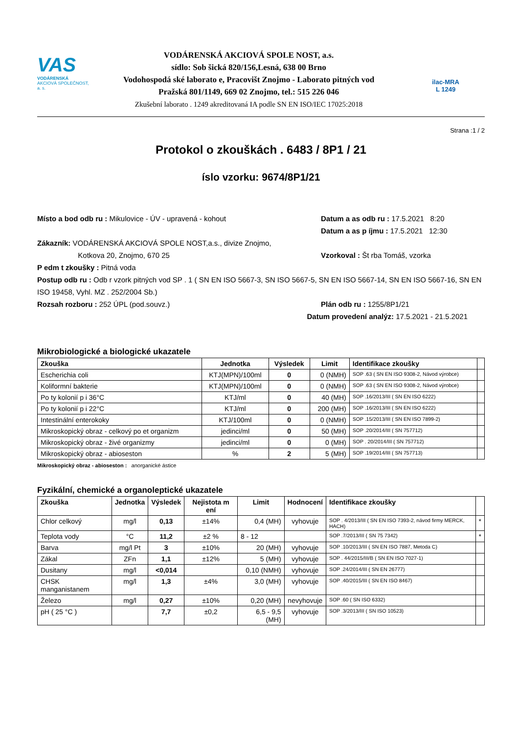VAS
VODÁRENSKÁ
AKCIOVÁ SPOLEČNOST, a. s.
VODÁRENSKÁ AKCIOVÁ SPOLE NOST, a.s.
sídlo: Sob šická 820/156,Lesná, 638 00 Brno
Vodohospodá ské laborato e, Pracovišt Znojmo - Laborato pitných vod
Pražská 801/1149, 669 02 Znojmo, tel.: 515 226 046
Zkušební laborato . 1249 akreditovaná IA podle SN EN ISO/IEC 17025:2018
ilac-MRA
L 1249
Strana :1 / 2
Protokol o zkouškách . 6483 / 8P1 / 21
íslo vzorku: 9674/8P1/21
Místo a bod odb ru : Mikulovice - ÚV - upravená - kohout
Datum a as odb ru : 17.5.2021 8:20
Datum a as p íjmu : 17.5.2021 12:30
Zákazník: VODÁRENSKÁ AKCIOVÁ SPOLE NOST,a.s., divize Znojmo,
Kotkova 20, Znojmo, 670 25
Vzorkoval : Št rba Tomáš, vzorka
P edm t zkoušky : Pitná voda
Postup odb ru : Odb r vzork pitných vod SP . 1 ( SN EN ISO 5667-3, SN ISO 5667-5, SN EN ISO 5667-14, SN EN ISO 5667-16, SN EN ISO 19458, Vyhl. MZ . 252/2004 Sb.)
Rozsah rozboru : 252 ÚPL (pod.souvz.)
Plán odb ru : 1255/8P1/21
Datum provedení analýz: 17.5.2021 - 21.5.2021
Mikrobiologické a biologické ukazatele
| Zkouška | Jednotka | Výsledek | Limit | Identifikace zkoušky | |
| --- | --- | --- | --- | --- | --- |
| Escherichia coli | KTJ(MPN)/100ml | 0 | 0 (NMH) | SOP .63 ( SN EN ISO 9308-2, Návod výrobce) | |
| Koliformní bakterie | KTJ(MPN)/100ml | 0 | 0 (NMH) | SOP .63 ( SN EN ISO 9308-2, Návod výrobce) | |
| Po ty kolonií p i 36°C | KTJ/ml | 0 | 40 (MH) | SOP .16/2013/III ( SN EN ISO 6222) | |
| Po ty kolonií p i 22°C | KTJ/ml | 0 | 200 (MH) | SOP .16/2013/III ( SN EN ISO 6222) | |
| Intestinální enterokoky | KTJ/100ml | 0 | 0 (NMH) | SOP .15/2013/III ( SN EN ISO 7899-2) | |
| Mikroskopický obraz - celkový po et organizm | jedinci/ml | 0 | 50 (MH) | SOP .20/2014/III ( SN 757712) | |
| Mikroskopický obraz - živé organizmy | jedinci/ml | 0 | 0 (MH) | SOP . 20/2014/III ( SN 757712) | |
| Mikroskopický obraz - abioseston | % | 2 | 5 (MH) | SOP .19/2014/III ( SN 757713) | |
Mikroskopický obraz - abioseston : anorganické ástice
Fyzikální, chemické a organoleptické ukazatele
| Zkouška | Jednotka | Výsledek | Nejistota m ení | Limit | Hodnocení | Identifikace zkoušky | |
| --- | --- | --- | --- | --- | --- | --- | --- |
| Chlor celkový | mg/l | 0,13 | ±14% | 0,4 (MH) | vyhovuje | SOP . 4/2013/III ( SN EN ISO 7393-2, návod firmy MERCK, HACH) | * |
| Teplota vody | °C | 11,2 | ±2 % | 8 - 12 | | SOP .7/2013/III ( SN 75 7342) | * |
| Barva | mg/l Pt | 3 | ±10% | 20 (MH) | vyhovuje | SOP .10/2013/III ( SN EN ISO 7887, Metoda C) | |
| Zákal | ZFn | 1,1 | ±12% | 5 (MH) | vyhovuje | SOP . 44/2015/III/B ( SN EN ISO 7027-1) | |
| Dusitany | mg/l | <0,014 | | 0,10 (NMH) | vyhovuje | SOP .24/2014/III ( SN EN 26777) | |
| CHSK manganistanem | mg/l | 1,3 | ±4% | 3,0 (MH) | vyhovuje | SOP .40/2015/III ( SN EN ISO 8467) | |
| Železo | mg/l | 0,27 | ±10% | 0,20 (MH) | nevyhovuje | SOP .60 ( SN ISO 6332) | |
| pH ( 25 °C ) | | 7,7 | ±0,2 | 6,5 - 9,5 (MH) | vyhovuje | SOP .3/2013/III ( SN ISO 10523) | |